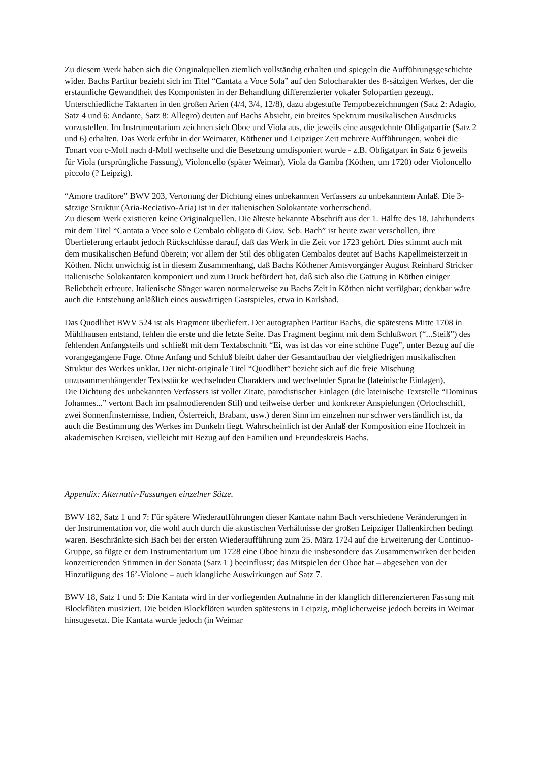Zu diesem Werk haben sich die Originalquellen ziemlich vollständig erhalten und spiegeln die Aufführungsgeschichte wider. Bachs Partitur bezieht sich im Titel “Cantata a Voce Sola” auf den Solocharakter des 8-sätzigen Werkes, der die erstaunliche Gewandtheit des Komponisten in der Behandlung differenzierter vokaler Solopartien gezeugt. Unterschiedliche Taktarten in den großen Arien (4/4, 3/4, 12/8), dazu abgestufte Tempobezeichnungen (Satz 2: Adagio, Satz 4 und 6: Andante, Satz 8: Allegro) deuten auf Bachs Absicht, ein breites Spektrum musikalischen Ausdrucks vorzustellen. Im Instrumentarium zeichnen sich Oboe und Viola aus, die jeweils eine ausgedehnte Obligatpartie (Satz 2 und 6) erhalten. Das Werk erfuhr in der Weimarer, Köthener und Leipziger Zeit mehrere Aufführungen, wobei die Tonart von c-Moll nach d-Moll wechselte und die Besetzung umdisponiert wurde - z.B. Obligatpart in Satz 6 jeweils für Viola (ursprüngliche Fassung), Violoncello (später Weimar), Viola da Gamba (Köthen, um 1720) oder Violoncello piccolo (? Leipzig).
“Amore traditore” BWV 203, Vertonung der Dichtung eines unbekannten Verfassers zu unbekanntem Anlaß. Die 3-sätzige Struktur (Aria-Reciativo-Aria) ist in der italienischen Solokantate vorherrschend.
Zu diesem Werk existieren keine Originalquellen. Die älteste bekannte Abschrift aus der 1. Hälfte des 18. Jahrhunderts mit dem Titel “Cantata a Voce solo e Cembalo obligato di Giov. Seb. Bach” ist heute zwar verschollen, ihre Überlieferung erlaubt jedoch Rückschlüsse darauf, daß das Werk in die Zeit vor 1723 gehört. Dies stimmt auch mit dem musikalischen Befund überein; vor allem der Stil des obligaten Cembalos deutet auf Bachs Kapellmeisterzeit in Köthen. Nicht unwichtig ist in diesem Zusammenhang, daß Bachs Köthener Amtsvorgänger August Reinhard Stricker italienische Solokantaten komponiert und zum Druck befördert hat, daß sich also die Gattung in Köthen einiger Beliebtheit erfreute. Italienische Sänger waren normalerweise zu Bachs Zeit in Köthen nicht verfügbar; denkbar wäre auch die Entstehung anläßlich eines auswärtigen Gastspieles, etwa in Karlsbad.
Das Quodlibet BWV 524 ist als Fragment überliefert. Der autographen Partitur Bachs, die spätestens Mitte 1708 in Mühlhausen entstand, fehlen die erste und die letzte Seite. Das Fragment beginnt mit dem Schlußwort (“...Steiß”) des fehlenden Anfangsteils und schließt mit dem Textabschnitt “Ei, was ist das vor eine schöne Fuge”, unter Bezug auf die vorangegangene Fuge. Ohne Anfang und Schluß bleibt daher der Gesamtaufbau der vielgliedrigen musikalischen Struktur des Werkes unklar. Der nicht-originale Titel “Quodlibet” bezieht sich auf die freie Mischung unzusammenhängender Textsstücke wechselnden Charakters und wechselnder Sprache (lateinische Einlagen).
Die Dichtung des unbekannten Verfassers ist voller Zitate, parodistischer Einlagen (die lateinische Textstelle “Dominus Johannes...” vertont Bach im psalmodierenden Stil) und teilweise derber und konkreter Anspielungen (Orlochschiff, zwei Sonnenfinsternisse, Indien, Österreich, Brabant, usw.) deren Sinn im einzelnen nur schwer verständlich ist, da auch die Bestimmung des Werkes im Dunkeln liegt. Wahrscheinlich ist der Anlaß der Komposition eine Hochzeit in akademischen Kreisen, vielleicht mit Bezug auf den Familien und Freundeskreis Bachs.
Appendix: Alternativ-Fassungen einzelner Sätze.
BWV 182, Satz 1 und 7: Für spätere Wiederaufführungen dieser Kantate nahm Bach verschiedene Veränderungen in der Instrumentation vor, die wohl auch durch die akustischen Verhältnisse der großen Leipziger Hallenkirchen bedingt waren. Beschränkte sich Bach bei der ersten Wiederaufführung zum 25. März 1724 auf die Erweiterung der Continuo-Gruppe, so fügte er dem Instrumentarium um 1728 eine Oboe hinzu die insbesondere das Zusammenwirken der beiden konzertierenden Stimmen in der Sonata (Satz 1 ) beeinflusst; das Mitspielen der Oboe hat – abgesehen von der Hinzufügung des 16’-Violone – auch klangliche Auswirkungen auf Satz 7.
BWV 18, Satz 1 und 5: Die Kantata wird in der vorliegenden Aufnahme in der klanglich differenzierteren Fassung mit Blockflöten musiziert. Die beiden Blockflöten wurden spätestens in Leipzig, möglicherweise jedoch bereits in Weimar hinsugesetzt. Die Kantata wurde jedoch (in Weimar